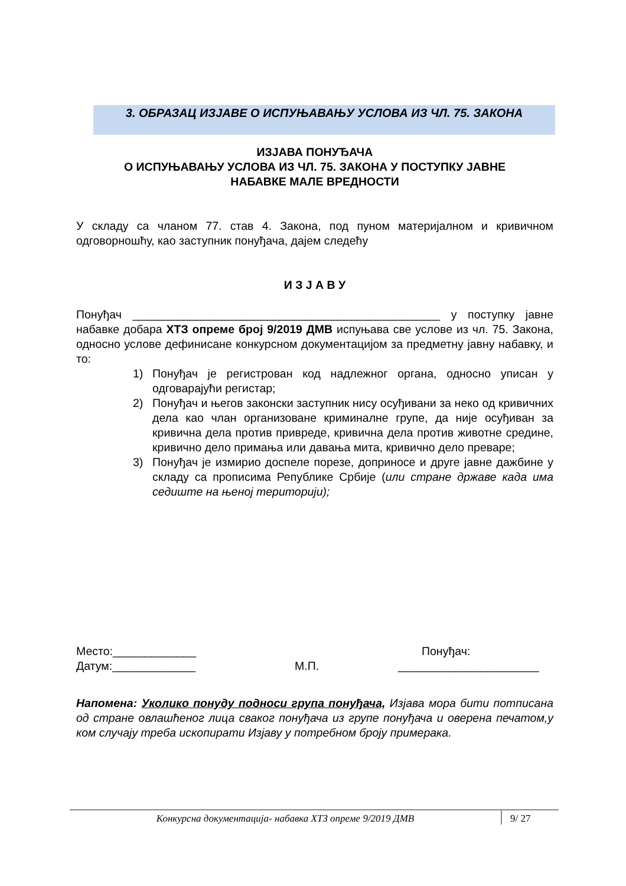3. ОБРАЗАЦ ИЗЈАВЕ О ИСПУЊАВАЊУ УСЛОВА ИЗ ЧЛ. 75. ЗАКОНА
ИЗЈАВА ПОНУЂАЧА
О ИСПУЊАВАЊУ УСЛОВА ИЗ ЧЛ. 75. ЗАКОНА У ПОСТУПКУ ЈАВНЕ
НАБАВКЕ МАЛЕ ВРЕДНОСТИ
У складу са чланом 77. став 4. Закона, под пуном материјалном и кривичном одговорношћу, као заступник понуђача, дајем следећу
И З Ј А В У
Понуђач ________________________________________________ у поступку јавне набавке добара ХТЗ опреме број 9/2019 ДМВ испуњава све услове из чл. 75. Закона, односно услове дефинисане конкурсном документацијом за предметну јавну набавку, и то:
1) Понуђач је регистрован код надлежног органа, односно уписан у одговарајући регистар;
2) Понуђач и његов законски заступник нису осуђивани за неко од кривичних дела као члан организоване криминалне групе, да није осуђиван за кривична дела против привреде, кривична дела против животне средине, кривично дело примања или давања мита, кривично дело преваре;
3) Понуђач је измирио доспеле порезе, доприносе и друге јавне дажбине у складу са прописима Републике Србије (или стране државе када има седиште на њеној територији);
Место:_____________
Датум:_____________
М.П. Понуђач:
______________________
Напомена: Уколико понуду подноси група понуђача, Изјава мора бити потписана од стране овлашћеног лица сваког понуђача из групе понуђача и оверена печатом,у ком случају треба ископирати Изјаву у потребном броју примерака.
Конкурсна документација- набавка ХТЗ опреме 9/2019 ДМВ 9/ 27